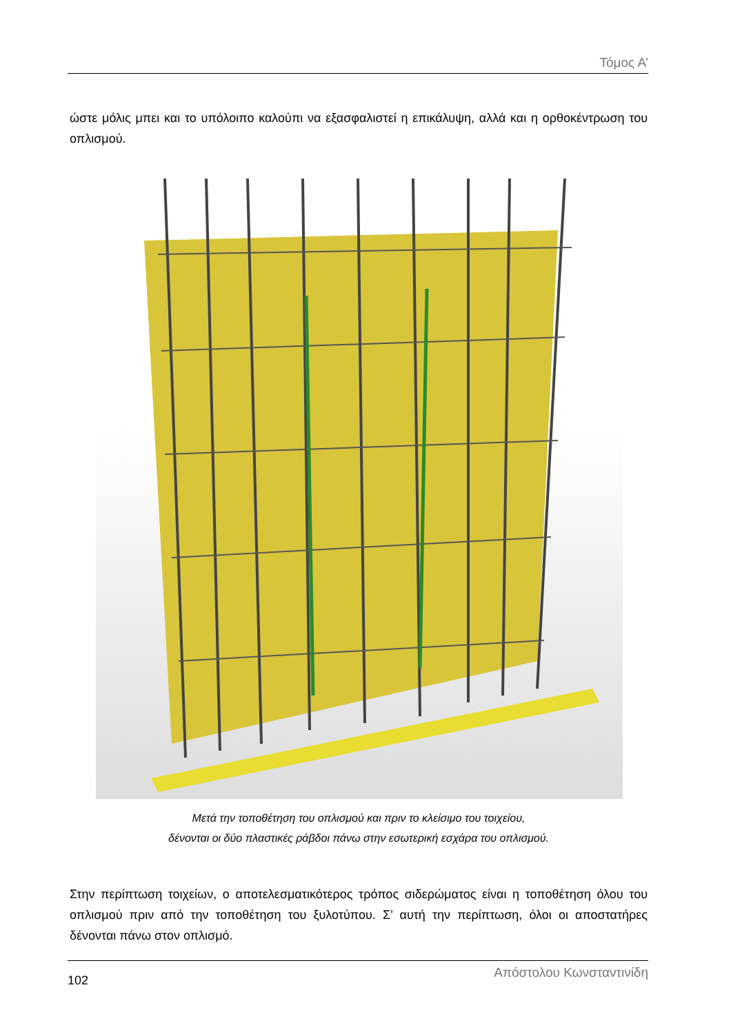Τόμος Α’
ώστε μόλις μπει και το υπόλοιπο καλούπι να εξασφαλιστεί η επικάλυψη, αλλά και η ορθοκέντρωση του οπλισμού.
Μετά την τοποθέτηση του οπλισμού και πριν το κλείσιμο του τοιχείου,
δένονται οι δύο πλαστικές ράβδοι πάνω στην εσωτερική εσχάρα του οπλισμού.
Στην περίπτωση τοιχείων, ο αποτελεσματικότερος τρόπος σιδερώματος είναι η τοποθέτηση όλου του οπλισμού πριν από την τοποθέτηση του ξυλοτύπου. Σ’ αυτή την περίπτωση, όλοι οι αποστατήρες δένονται πάνω στον οπλισμό.
102 Απόστολου Κωνσταντινίδη